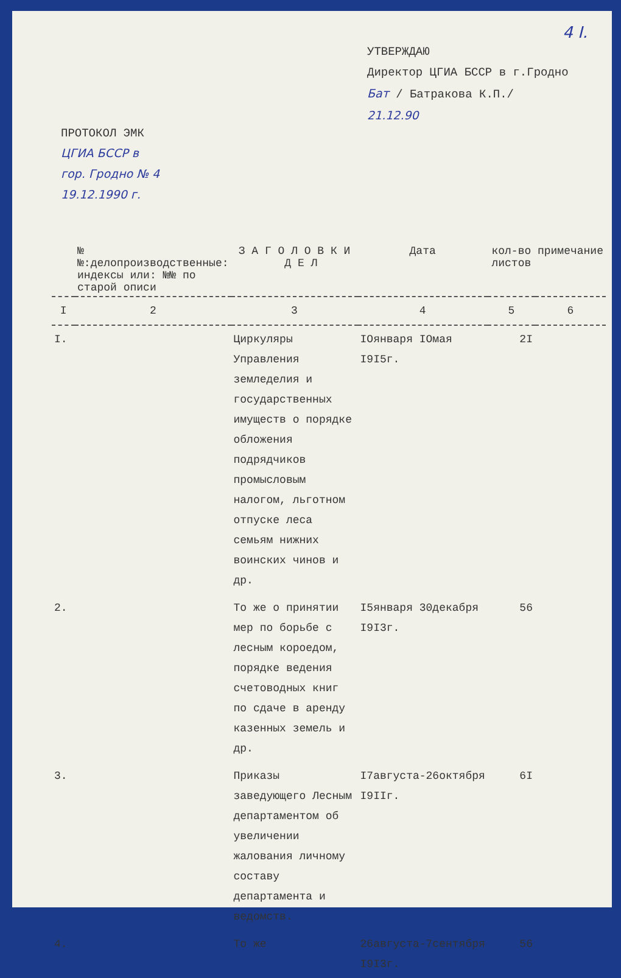4 I.
УТВЕРЖДАЮ
Директор ЦГИА БССР в г.Гродно
Бат / Батракова К.П./
21.12.90
ПРОТОКОЛ ЭМК
ЦГИА БССР в
гор. Гродно № 4
19.12.1990 г.
| | №№:делопроизводственные: индексы или: №№ по старой описи | З А Г О Л О В К И Д Е Л | Дата | кол-во листов | примечание |
| --- | --- | --- | --- | --- | --- |
| I | 2 | 3 | 4 | 5 | 6 |
| I. | | Циркуляры Управления земледелия и государственных имуществ о порядке обложения подрядчиков промысловым налогом, льготном отпуске леса семьям нижних воинских чинов и др. | IОянваря IОмая I9I5г. | 2I | |
| 2. | | То же о принятии мер по борьбе с лесным короедом, порядке ведения счетоводных книг по сдаче в аренду казенных земель и др. | I5января 30декабря I9I3г. | 56 | |
| 3. | | Приказы заведующего Лесным департаментом об увеличении жалования личному составу департамента и ведомств. | I7августа-26октября I9IIг. | 6I | |
| 4. | | То же | 26августа-7сентября I9I3г. | 56 | |